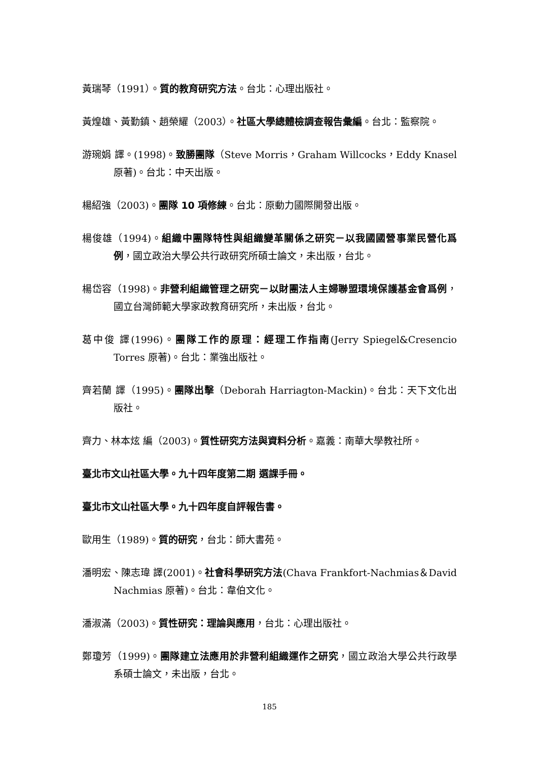黃瑞琴（1991）。質的教育研究方法。台北：心理出版社。
黃煌雄、黃勤鎮、趙榮耀（2003）。社區大學總體檢調查報告彙編。台北：監察院。
游琬娟 譯。(1998)。致勝團隊（Steve Morris，Graham Willcocks，Eddy Knasel 原著)。台北：中天出版。
楊紹強（2003)。團隊 10 項修練。台北：原動力國際開發出版。
楊俊雄（1994)。組織中團隊特性與組織變革關係之研究－以我國國營事業民營化爲例，國立政治大學公共行政研究所碩士論文，未出版，台北。
楊岱容（1998)。非營利組織管理之研究－以財團法人主婦聯盟環境保護基金會爲例，國立台灣師範大學家政教育研究所，未出版，台北。
葛中俊 譯(1996)。團隊工作的原理：經理工作指南(Jerry Spiegel&Cresencio Torres 原著)。台北：業強出版社。
齊若蘭 譯（1995)。團隊出擊（Deborah Harriagton-Mackin)。台北：天下文化出版社。
齊力、林本炫 編（2003)。質性研究方法與資料分析。嘉義：南華大學教社所。
臺北市文山社區大學。九十四年度第二期 選課手冊。
臺北市文山社區大學。九十四年度自評報告書。
歐用生（1989)。質的研究，台北：師大書苑。
潘明宏、陳志瑋 譯(2001)。社會科學研究方法(Chava Frankfort-Nachmias＆David Nachmias 原著)。台北：韋伯文化。
潘淑滿（2003)。質性研究：理論與應用，台北：心理出版社。
鄭瓊芳（1999)。團隊建立法應用於非營利組織運作之研究，國立政治大學公共行政學系碩士論文，未出版，台北。
185